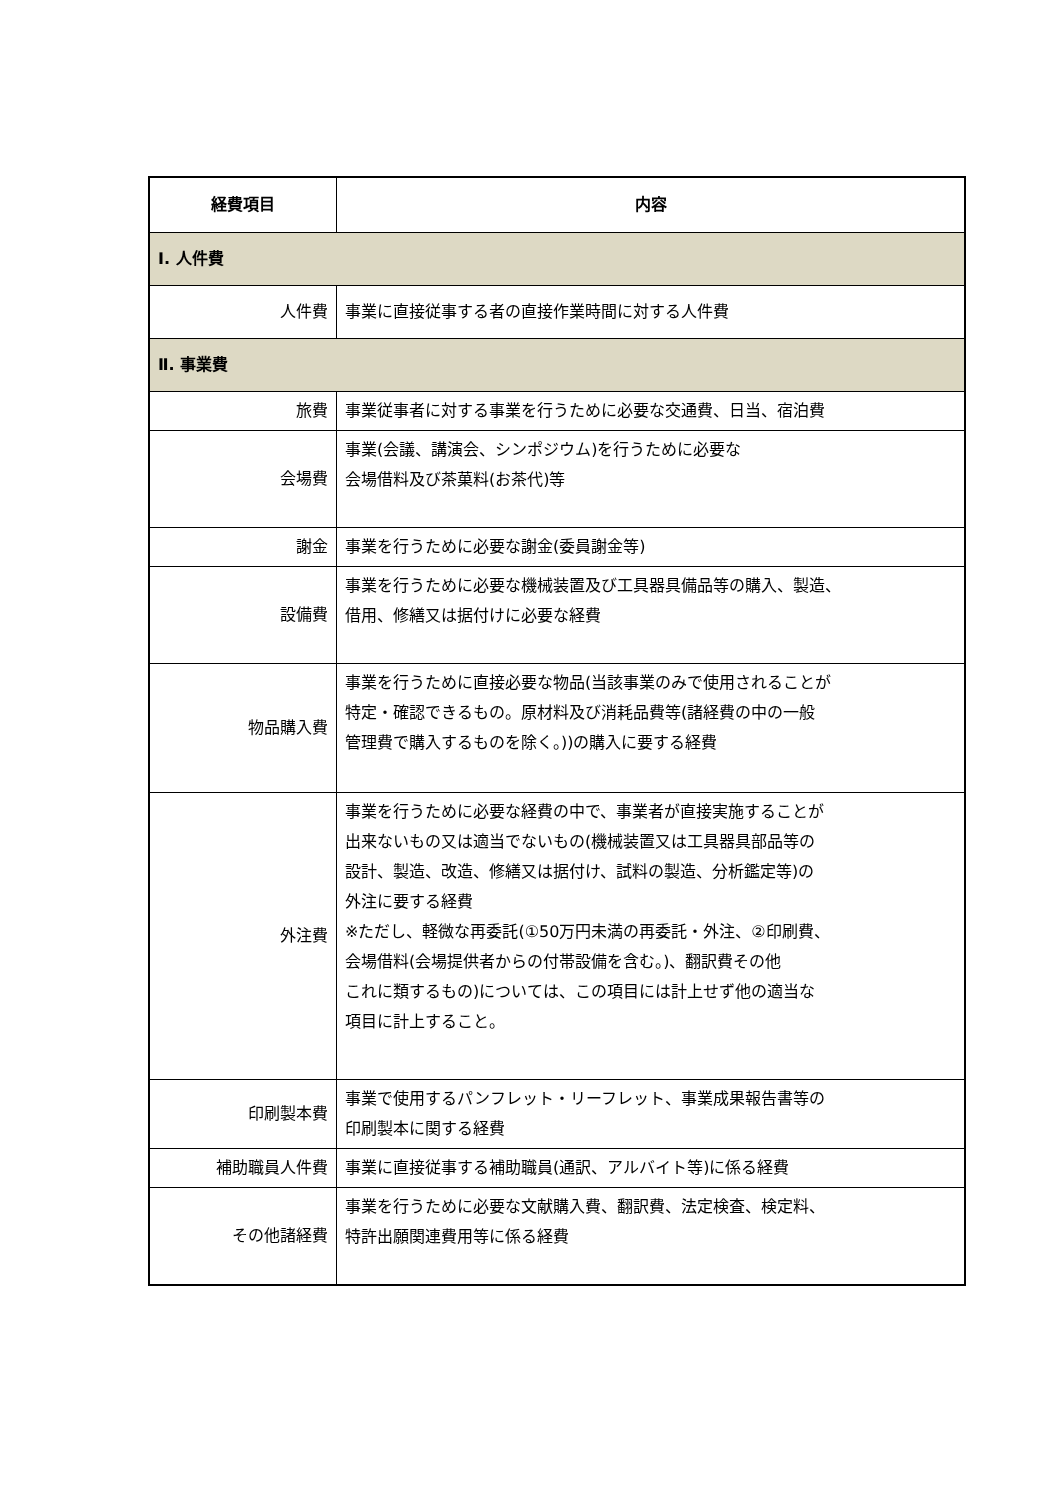| 経費項目 | 内容 |
| --- | --- |
| Ⅰ. 人件費 | |
| 人件費 | 事業に直接従事する者の直接作業時間に対する人件費 |
| Ⅱ. 事業費 | |
| 旅費 | 事業従事者に対する事業を行うために必要な交通費、日当、宿泊費 |
| 会場費 | 事業(会議、講演会、シンポジウム)を行うために必要な 会場借料及び茶菓料(お茶代)等 |
| 謝金 | 事業を行うために必要な謝金(委員謝金等) |
| 設備費 | 事業を行うために必要な機械装置及び工具器具備品等の購入、製造、 借用、修繕又は据付けに必要な経費 |
| 物品購入費 | 事業を行うために直接必要な物品(当該事業のみで使用されることが 特定・確認できるもの。原材料及び消耗品費等(諸経費の中の一般 管理費で購入するものを除く。))の購入に要する経費 |
| 外注費 | 事業を行うために必要な経費の中で、事業者が直接実施することが 出来ないもの又は適当でないもの(機械装置又は工具器具部品等の 設計、製造、改造、修繕又は据付け、試料の製造、分析鑑定等)の 外注に要する経費 ※ただし、軽微な再委託(①50万円未満の再委託・外注、②印刷費、 会場借料(会場提供者からの付帯設備を含む。)、翻訳費その他 これに類するもの)については、この項目には計上せず他の適当な 項目に計上すること。 |
| 印刷製本費 | 事業で使用するパンフレット・リーフレット、事業成果報告書等の 印刷製本に関する経費 |
| 補助職員人件費 | 事業に直接従事する補助職員(通訳、アルバイト等)に係る経費 |
| その他諸経費 | 事業を行うために必要な文献購入費、翻訳費、法定検査、検定料、 特許出願関連費用等に係る経費 |